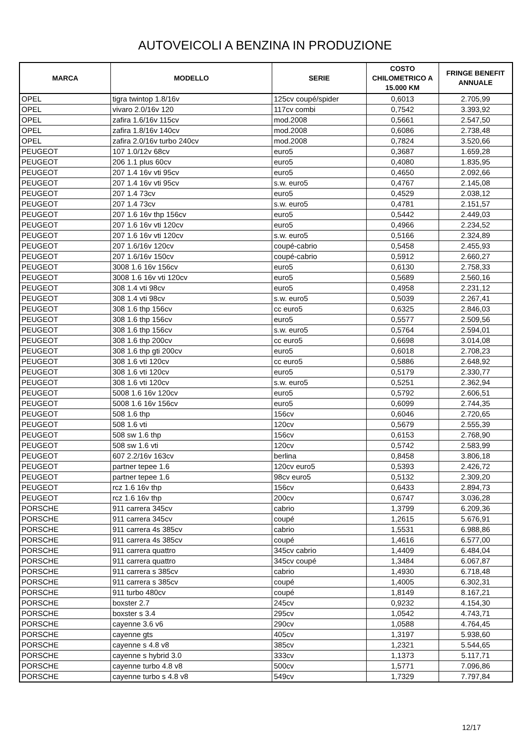AUTOVEICOLI A BENZINA IN PRODUZIONE
| MARCA | MODELLO | SERIE | COSTO CHILOMETRICO A 15.000 KM | FRINGE BENEFIT ANNUALE |
| --- | --- | --- | --- | --- |
| OPEL | tigra twintop 1.8/16v | 125cv coupé/spider | 0,6013 | 2.705,99 |
| OPEL | vivaro 2.0/16v 120 | 117cv combi | 0,7542 | 3.393,92 |
| OPEL | zafira 1.6/16v 115cv | mod.2008 | 0,5661 | 2.547,50 |
| OPEL | zafira 1.8/16v 140cv | mod.2008 | 0,6086 | 2.738,48 |
| OPEL | zafira 2.0/16v turbo 240cv | mod.2008 | 0,7824 | 3.520,66 |
| PEUGEOT | 107 1.0/12v 68cv | euro5 | 0,3687 | 1.659,28 |
| PEUGEOT | 206 1.1 plus 60cv | euro5 | 0,4080 | 1.835,95 |
| PEUGEOT | 207 1.4 16v vti 95cv | euro5 | 0,4650 | 2.092,66 |
| PEUGEOT | 207 1.4 16v vti 95cv | s.w. euro5 | 0,4767 | 2.145,08 |
| PEUGEOT | 207 1.4 73cv | euro5 | 0,4529 | 2.038,12 |
| PEUGEOT | 207 1.4 73cv | s.w. euro5 | 0,4781 | 2.151,57 |
| PEUGEOT | 207 1.6 16v thp 156cv | euro5 | 0,5442 | 2.449,03 |
| PEUGEOT | 207 1.6 16v vti 120cv | euro5 | 0,4966 | 2.234,52 |
| PEUGEOT | 207 1.6 16v vti 120cv | s.w. euro5 | 0,5166 | 2.324,89 |
| PEUGEOT | 207 1.6/16v 120cv | coupé-cabrio | 0,5458 | 2.455,93 |
| PEUGEOT | 207 1.6/16v 150cv | coupé-cabrio | 0,5912 | 2.660,27 |
| PEUGEOT | 3008 1.6 16v 156cv | euro5 | 0,6130 | 2.758,33 |
| PEUGEOT | 3008 1.6 16v vti 120cv | euro5 | 0,5689 | 2.560,16 |
| PEUGEOT | 308 1.4 vti 98cv | euro5 | 0,4958 | 2.231,12 |
| PEUGEOT | 308 1.4 vti 98cv | s.w. euro5 | 0,5039 | 2.267,41 |
| PEUGEOT | 308 1.6 thp 156cv | cc euro5 | 0,6325 | 2.846,03 |
| PEUGEOT | 308 1.6 thp 156cv | euro5 | 0,5577 | 2.509,56 |
| PEUGEOT | 308 1.6 thp 156cv | s.w. euro5 | 0,5764 | 2.594,01 |
| PEUGEOT | 308 1.6 thp 200cv | cc euro5 | 0,6698 | 3.014,08 |
| PEUGEOT | 308 1.6 thp gti 200cv | euro5 | 0,6018 | 2.708,23 |
| PEUGEOT | 308 1.6 vti 120cv | cc euro5 | 0,5886 | 2.648,92 |
| PEUGEOT | 308 1.6 vti 120cv | euro5 | 0,5179 | 2.330,77 |
| PEUGEOT | 308 1.6 vti 120cv | s.w. euro5 | 0,5251 | 2.362,94 |
| PEUGEOT | 5008 1.6 16v 120cv | euro5 | 0,5792 | 2.606,51 |
| PEUGEOT | 5008 1.6 16v 156cv | euro5 | 0,6099 | 2.744,35 |
| PEUGEOT | 508 1.6 thp | 156cv | 0,6046 | 2.720,65 |
| PEUGEOT | 508 1.6 vti | 120cv | 0,5679 | 2.555,39 |
| PEUGEOT | 508 sw 1.6 thp | 156cv | 0,6153 | 2.768,90 |
| PEUGEOT | 508 sw 1.6 vti | 120cv | 0,5742 | 2.583,99 |
| PEUGEOT | 607 2.2/16v 163cv | berlina | 0,8458 | 3.806,18 |
| PEUGEOT | partner tepee 1.6 | 120cv euro5 | 0,5393 | 2.426,72 |
| PEUGEOT | partner tepee 1.6 | 98cv euro5 | 0,5132 | 2.309,20 |
| PEUGEOT | rcz 1.6 16v thp | 156cv | 0,6433 | 2.894,73 |
| PEUGEOT | rcz 1.6 16v thp | 200cv | 0,6747 | 3.036,28 |
| PORSCHE | 911 carrera 345cv | cabrio | 1,3799 | 6.209,36 |
| PORSCHE | 911 carrera 345cv | coupé | 1,2615 | 5.676,91 |
| PORSCHE | 911 carrera 4s 385cv | cabrio | 1,5531 | 6.988,86 |
| PORSCHE | 911 carrera 4s 385cv | coupé | 1,4616 | 6.577,00 |
| PORSCHE | 911 carrera quattro | 345cv cabrio | 1,4409 | 6.484,04 |
| PORSCHE | 911 carrera quattro | 345cv coupé | 1,3484 | 6.067,87 |
| PORSCHE | 911 carrera s 385cv | cabrio | 1,4930 | 6.718,48 |
| PORSCHE | 911 carrera s 385cv | coupé | 1,4005 | 6.302,31 |
| PORSCHE | 911 turbo 480cv | coupé | 1,8149 | 8.167,21 |
| PORSCHE | boxster 2.7 | 245cv | 0,9232 | 4.154,30 |
| PORSCHE | boxster s 3.4 | 295cv | 1,0542 | 4.743,71 |
| PORSCHE | cayenne 3.6 v6 | 290cv | 1,0588 | 4.764,45 |
| PORSCHE | cayenne gts | 405cv | 1,3197 | 5.938,60 |
| PORSCHE | cayenne s 4.8 v8 | 385cv | 1,2321 | 5.544,65 |
| PORSCHE | cayenne s hybrid 3.0 | 333cv | 1,1373 | 5.117,71 |
| PORSCHE | cayenne turbo 4.8 v8 | 500cv | 1,5771 | 7.096,86 |
| PORSCHE | cayenne turbo s 4.8 v8 | 549cv | 1,7329 | 7.797,84 |
12/17